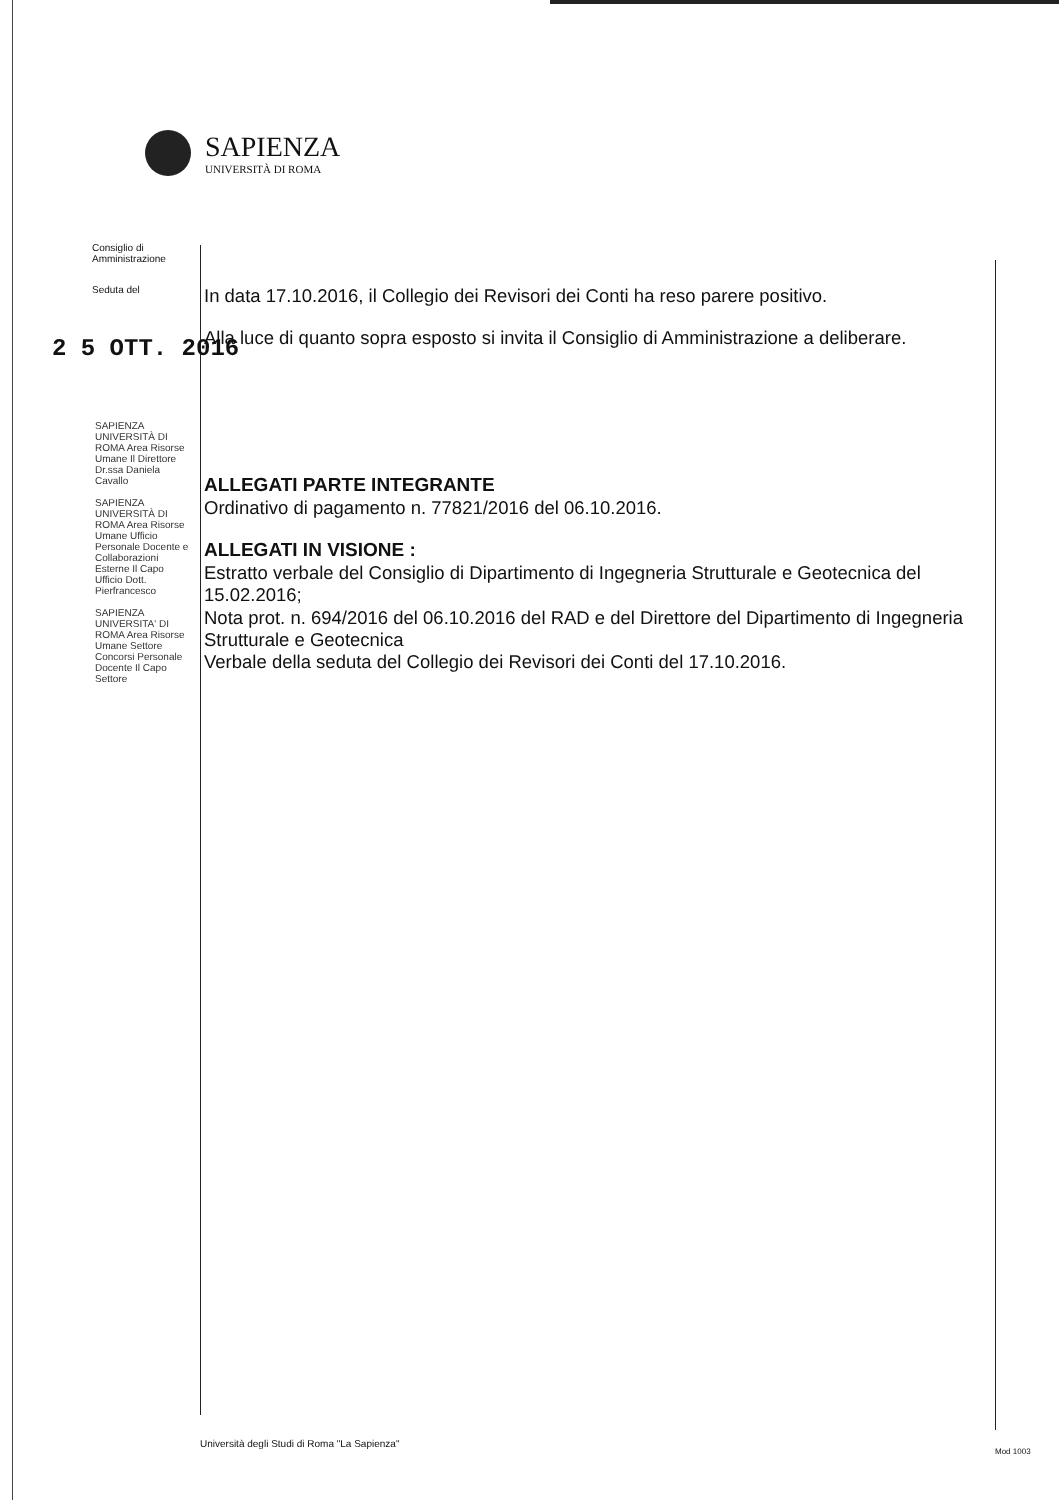SAPIENZA
UNIVERSITÀ DI ROMA
Consiglio di
Amministrazione
Seduta del
2 5 OTT. 2016
SAPIENZA UNIVERSITÀ DI ROMA Area Risorse Umane Il Direttore Dr.ssa Daniela Cavallo
SAPIENZA UNIVERSITÀ DI ROMA Area Risorse Umane Ufficio Personale Docente e Collaborazioni Esterne Il Capo Ufficio Dott. Pierfrancesco
SAPIENZA UNIVERSITA' DI ROMA Area Risorse Umane Settore Concorsi Personale Docente Il Capo Settore
In data 17.10.2016, il Collegio dei Revisori dei Conti ha reso parere positivo.
Alla luce di quanto sopra esposto si invita il Consiglio di Amministrazione a deliberare.
ALLEGATI PARTE INTEGRANTE
Ordinativo di pagamento n. 77821/2016 del 06.10.2016.
ALLEGATI IN VISIONE :
Estratto verbale del Consiglio di Dipartimento di Ingegneria Strutturale e Geotecnica del 15.02.2016;
Nota prot. n. 694/2016 del 06.10.2016 del RAD e del Direttore del Dipartimento di Ingegneria Strutturale e Geotecnica
Verbale della seduta del Collegio dei Revisori dei Conti del 17.10.2016.
Università degli Studi di Roma "La Sapienza"
Mod 1003